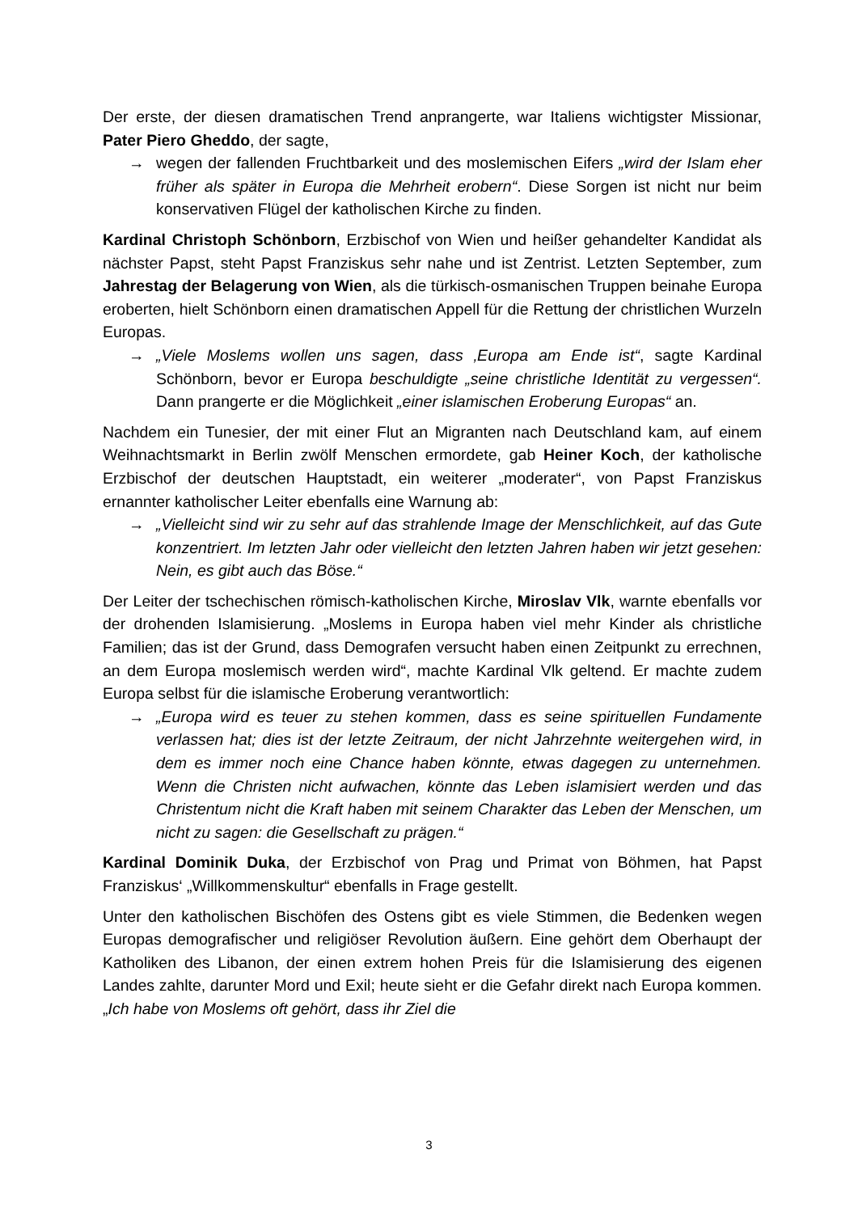Der erste, der diesen dramatischen Trend anprangerte, war Italiens wichtigster Missionar, Pater Piero Gheddo, der sagte,
→ wegen der fallenden Fruchtbarkeit und des moslemischen Eifers „wird der Islam eher früher als später in Europa die Mehrheit erobern“. Diese Sorgen ist nicht nur beim konservativen Flügel der katholischen Kirche zu finden.
Kardinal Christoph Schönborn, Erzbischof von Wien und heißer gehandelter Kandidat als nächster Papst, steht Papst Franziskus sehr nahe und ist Zentrist. Letzten September, zum Jahrestag der Belagerung von Wien, als die türkisch-osmanischen Truppen beinahe Europa eroberten, hielt Schönborn einen dramatischen Appell für die Rettung der christlichen Wurzeln Europas.
→ „Viele Moslems wollen uns sagen, dass ‚Europa am Ende ist“, sagte Kardinal Schönborn, bevor er Europa beschuldigte „seine christliche Identität zu vergessen“. Dann prangerte er die Möglichkeit „einer islamischen Eroberung Europas“ an.
Nachdem ein Tunesier, der mit einer Flut an Migranten nach Deutschland kam, auf einem Weihnachtsmarkt in Berlin zwölf Menschen ermordete, gab Heiner Koch, der katholische Erzbischof der deutschen Hauptstadt, ein weiterer „moderater“, von Papst Franziskus ernannter katholischer Leiter ebenfalls eine Warnung ab:
→ „Vielleicht sind wir zu sehr auf das strahlende Image der Menschlichkeit, auf das Gute konzentriert. Im letzten Jahr oder vielleicht den letzten Jahren haben wir jetzt gesehen: Nein, es gibt auch das Böse.“
Der Leiter der tschechischen römisch-katholischen Kirche, Miroslav Vlk, warnte ebenfalls vor der drohenden Islamisierung. „Moslems in Europa haben viel mehr Kinder als christliche Familien; das ist der Grund, dass Demografen versucht haben einen Zeitpunkt zu errechnen, an dem Europa moslemisch werden wird“, machte Kardinal Vlk geltend. Er machte zudem Europa selbst für die islamische Eroberung verantwortlich:
→ „Europa wird es teuer zu stehen kommen, dass es seine spirituellen Fundamente verlassen hat; dies ist der letzte Zeitraum, der nicht Jahrzehnte weitergehen wird, in dem es immer noch eine Chance haben könnte, etwas dagegen zu unternehmen. Wenn die Christen nicht aufwachen, könnte das Leben islamisiert werden und das Christentum nicht die Kraft haben mit seinem Charakter das Leben der Menschen, um nicht zu sagen: die Gesellschaft zu prägen.“
Kardinal Dominik Duka, der Erzbischof von Prag und Primat von Böhmen, hat Papst Franziskus‘ „Willkommenskultur“ ebenfalls in Frage gestellt.
Unter den katholischen Bischöfen des Ostens gibt es viele Stimmen, die Bedenken wegen Europas demografischer und religiöser Revolution äußern. Eine gehört dem Oberhaupt der Katholiken des Libanon, der einen extrem hohen Preis für die Islamisierung des eigenen Landes zahlte, darunter Mord und Exil; heute sieht er die Gefahr direkt nach Europa kommen. „Ich habe von Moslems oft gehört, dass ihr Ziel die
3